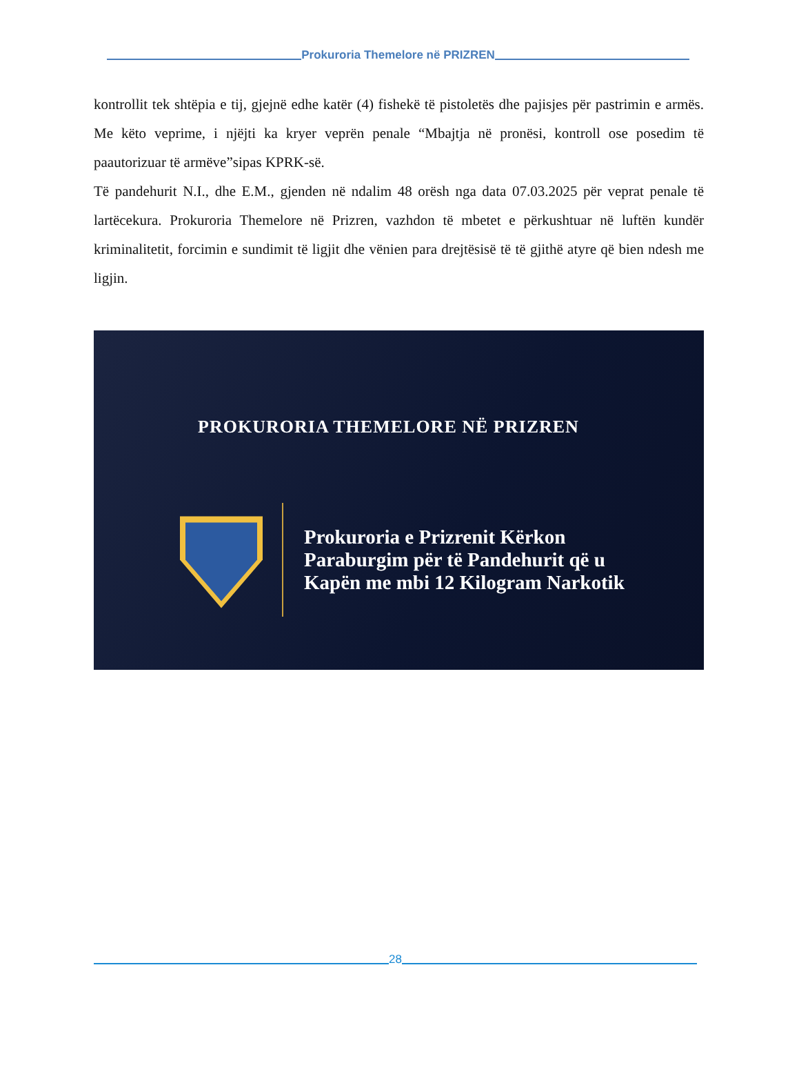Prokuroria Themelore në PRIZREN
kontrollit tek shtëpia e tij, gjejnë edhe katër (4) fishekë të pistoletës dhe pajisjes për pastrimin e armës. Me këto veprime, i njëjti ka kryer veprën penale “Mbajtja në pronësi, kontroll ose posedim të paautorizuar të armëve”sipas KPRK-së.
Të pandehurit N.I., dhe E.M., gjenden në ndalim 48 orësh nga data 07.03.2025 për veprat penale të lartëcekura. Prokuroria Themelore në Prizren, vazhdon të mbetet e përkushtuar në luftën kundër kriminalitetit, forcimin e sundimit të ligjit dhe vënien para drejtësisë të të gjithë atyre që bien ndesh me ligjin.
PROKURORIA THEMELORE NË PRIZREN
Prokuroria e Prizrenit Kërkon
Paraburgim për të Pandehurit që u
Kapën me mbi 12 Kilogram Narkotik
28